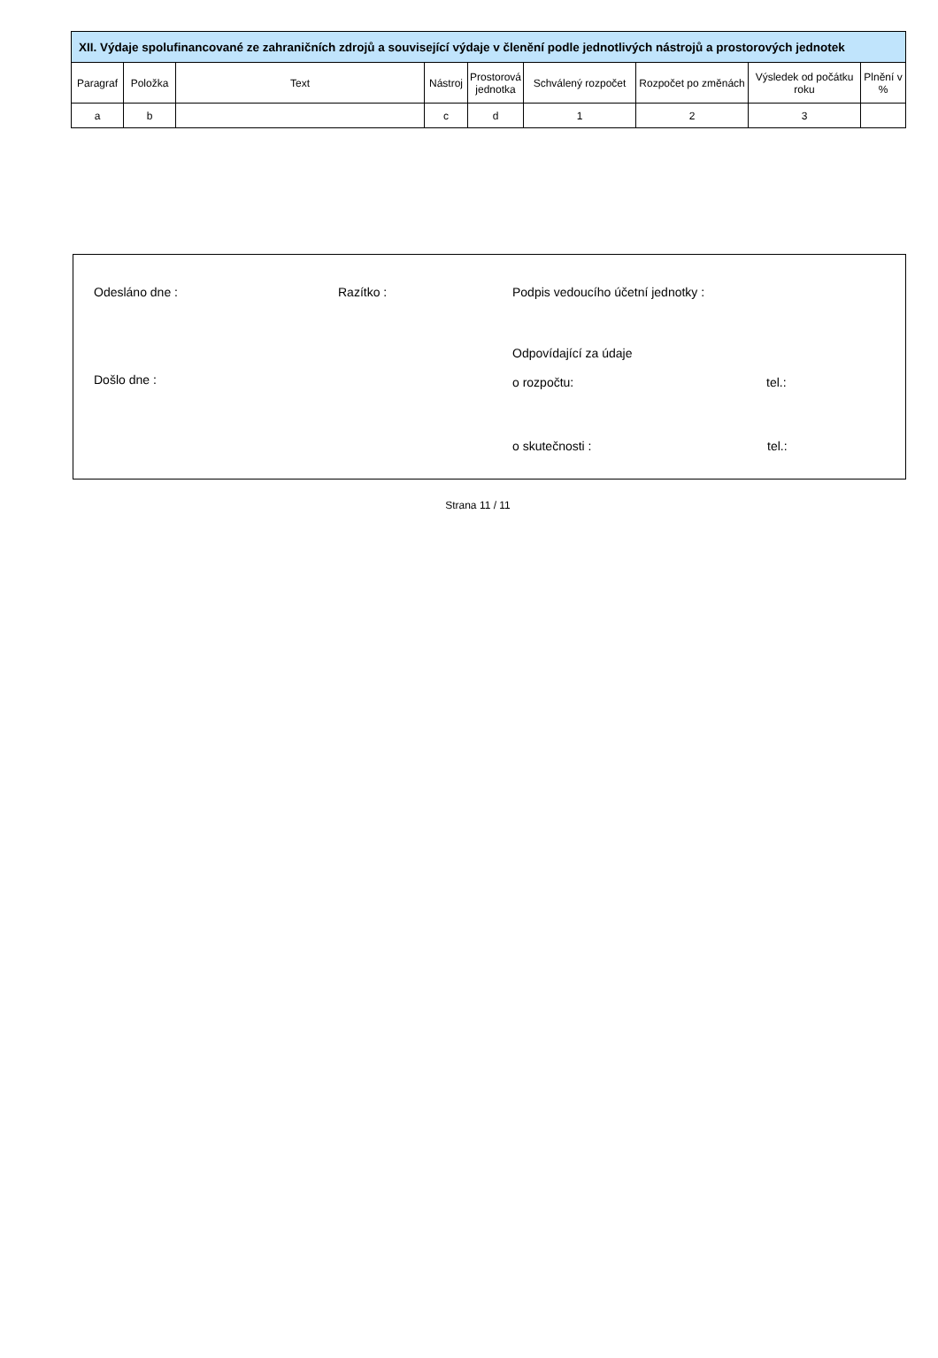| XII. Výdaje spolufinancované ze zahraničních zdrojů a související výdaje v členění podle jednotlivých nástrojů a prostorových jednotek | | | | | | | | |
| --- | --- | --- | --- | --- | --- | --- | --- | --- |
| Paragraf | Položka | Text | Nástroj | Prostorová jednotka | Schválený rozpočet | Rozpočet po změnách | Výsledek od počátku roku | Plnění v % |
| a | b | | c | d | 1 | 2 | 3 | |
Odesláno dne : Razítko : Podpis vedoucího účetní jednotky :
Odpovídající za údaje
Došlo dne : o rozpočtu: tel.:
o skutečnosti : tel.:
Strana 11 / 11